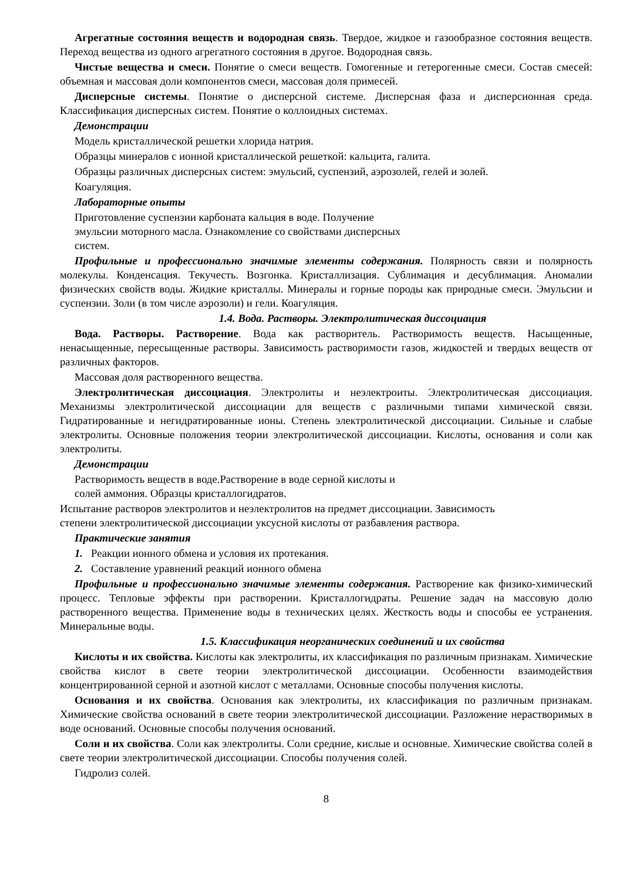Агрегатные состояния веществ и водородная связь. Твердое, жидкое и газообразное состояния веществ. Переход вещества из одного агрегатного состояния в другое. Водородная связь.
Чистые вещества и смеси. Понятие о смеси веществ. Гомогенные и гетерогенные смеси. Состав смесей: объемная и массовая доли компонентов смеси, массовая доля примесей.
Дисперсные системы. Понятие о дисперсной системе. Дисперсная фаза и дисперсионная среда. Классификация дисперсных систем. Понятие о коллоидных системах.
Демонстрации
Модель кристаллической решетки хлорида натрия.
Образцы минералов с ионной кристаллической решеткой: кальцита, галита.
Образцы различных дисперсных систем: эмульсий, суспензий, аэрозолей, гелей и золей.
Коагуляция.
Лабораторные опыты
Приготовление суспензии карбоната кальция в воде. Получение
эмульсии моторного масла. Ознакомление со свойствами дисперсных
систем.
Профильные и профессионально значимые элементы содержания. Полярность связи и полярность молекулы. Конденсация. Текучесть. Возгонка. Кристаллизация. Сублимация и десублимация. Аномалии физических свойств воды. Жидкие кристаллы. Минералы и горные породы как природные смеси. Эмульсии и суспензии. Золи (в том числе аэрозоли) и гели. Коагуляция.
1.4. Вода. Растворы. Электролитическая диссоциация
Вода. Растворы. Растворение. Вода как растворитель. Растворимость веществ. Насыщенные, ненасыщенные, пересыщенные растворы. Зависимость растворимости газов, жидкостей и твердых веществ от различных факторов.
Массовая доля растворенного вещества.
Электролитическая диссоциация. Электролиты и неэлектроиты. Электролитическая диссоциация. Механизмы электролитической диссоциации для веществ с различными типами химической связи. Гидратированные и негидратированные ионы. Степень электролитической диссоциации. Сильные и слабые электролиты. Основные положения теории электролитической диссоциации. Кислоты, основания и соли как электролиты.
Демонстрации
Растворимость веществ в воде.Растворение в воде серной кислоты и
солей аммония. Образцы кристаллогидратов.
Испытание растворов электролитов и неэлектролитов на предмет диссоциации. Зависимость
степени электролитической диссоциации уксусной кислоты от разбавления раствора.
Практические занятия
1. Реакции ионного обмена и условия их протекания.
2. Составление уравнений реакций ионного обмена
Профильные и профессионально значимые элементы содержания. Растворение как физико-химический процесс. Тепловые эффекты при растворении. Кристаллогидраты. Решение задач на массовую долю растворенного вещества. Применение воды в технических целях. Жесткость воды и способы ее устранения. Минеральные воды.
1.5. Классификация неорганических соединений и их свойства
Кислоты и их свойства. Кислоты как электролиты, их классификация по различным признакам. Химические свойства кислот в свете теории электролитической диссоциации. Особенности взаимодействия концентрированной серной и азотной кислот с металлами. Основные способы получения кислоты.
Основания и их свойства. Основания как электролиты, их классификация по различным признакам. Химические свойства оснований в свете теории электролитической диссоциации. Разложение нерастворимых в воде оснований. Основные способы получения оснований.
Соли и их свойства. Соли как электролиты. Соли средние, кислые и основные. Химические свойства солей в свете теории электролитической диссоциации. Способы получения солей.
Гидролиз солей.
8